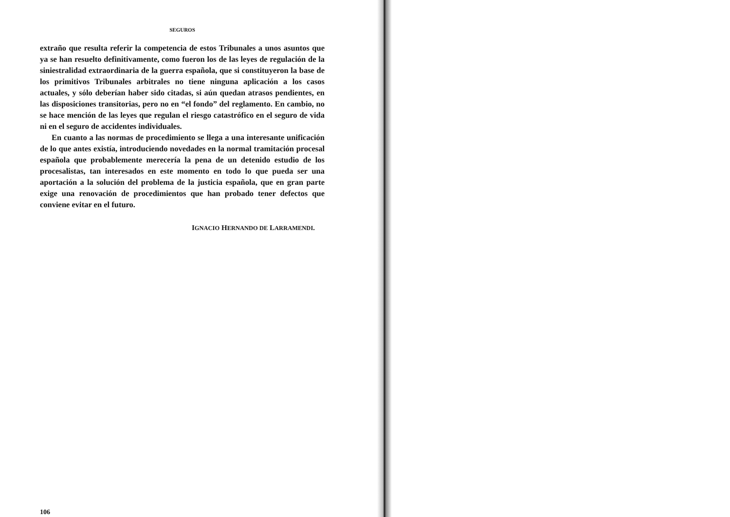SEGUROS
extraño que resulta referir la competencia de estos Tribunales a unos asuntos que ya se han resuelto definitivamente, como fueron los de las leyes de regulación de la siniestralidad extraordinaria de la guerra española, que si constituyeron la base de los primitivos Tribunales arbitrales no tiene ninguna aplicación a los casos actuales, y sólo deberían haber sido citadas, si aún quedan atrasos pendientes, en las disposiciones transitorias, pero no en “el fondo” del reglamento. En cambio, no se hace mención de las leyes que regulan el riesgo catastrófico en el seguro de vida ni en el seguro de accidentes individuales.
En cuanto a las normas de procedimiento se llega a una interesante unificación de lo que antes existía, introduciendo novedades en la normal tramitación procesal española que probablemente merecería la pena de un detenido estudio de los procesalistas, tan interesados en este momento en todo lo que pueda ser una aportación a la solución del problema de la justicia española, que en gran parte exige una renovación de procedimientos que han probado tener defectos que conviene evitar en el futuro.
IGNACIO HERNANDO DE LARRAMENDI.
106